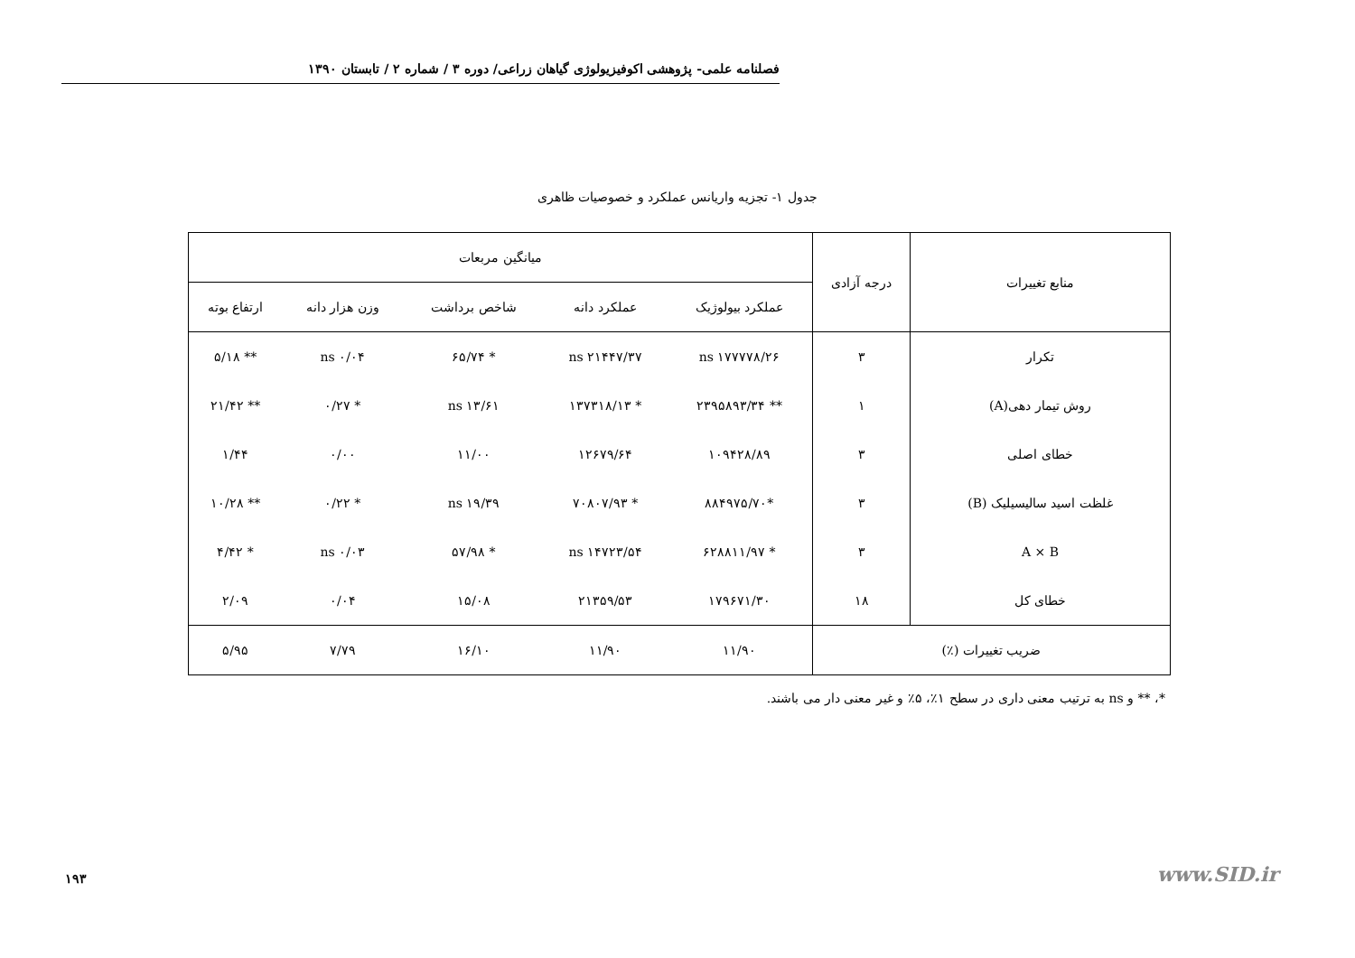فصلنامه علمی- پژوهشی اکوفیزیولوژی گیاهان زراعی/ دوره ۳ / شماره ۲ / تابستان ۱۳۹۰
جدول ۱- تجزیه واریانس عملکرد و خصوصیات ظاهری
| منابع تغییرات | درجه آزادی | میانگین مربعات | | | | |
| --- | --- | --- | --- | --- | --- | --- |
| | | عملکرد بیولوژیک | عملکرد دانه | شاخص برداشت | وزن هزار دانه | ارتفاع بوته |
| تکرار | ۳ | ۱۷۷۷۷۸/۲۶ ns | ۲۱۴۴۷/۳۷ ns | * ۶۵/۷۴ | ۰/۰۴ ns | ** ۵/۱۸ |
| روش تیمار دهی(A) | ۱ | ** ۲۳۹۵۸۹۳/۳۴ | * ۱۳۷۳۱۸/۱۳ | ۱۳/۶۱ ns | * ۰/۲۷ | ** ۲۱/۴۲ |
| خطای اصلی | ۳ | ۱۰۹۴۲۸/۸۹ | ۱۲۶۷۹/۶۴ | ۱۱/۰۰ | ۰/۰۰ | ۱/۴۴ |
| غلظت اسید سالیسیلیک (B) | ۳ | *۸۸۴۹۷۵/۷۰ | * ۷۰۸۰۷/۹۳ | ۱۹/۳۹ ns | * ۰/۲۲ | ** ۱۰/۲۸ |
| A × B | ۳ | * ۶۲۸۸۱۱/۹۷ | ۱۴۷۲۳/۵۴ ns | * ۵۷/۹۸ | ۰/۰۳ ns | * ۴/۴۲ |
| خطای کل | ۱۸ | ۱۷۹۶۷۱/۳۰ | ۲۱۳۵۹/۵۳ | ۱۵/۰۸ | ۰/۰۴ | ۲/۰۹ |
| ضریب تغییرات (٪) | | ۱۱/۹۰ | ۱۱/۹۰ | ۱۶/۱۰ | ۷/۷۹ | ۵/۹۵ |
*، ** و ns به ترتیب معنی داری در سطح ۱٪، ۵٪ و غیر معنی دار می باشند.
۱۹۳ www.SID.ir